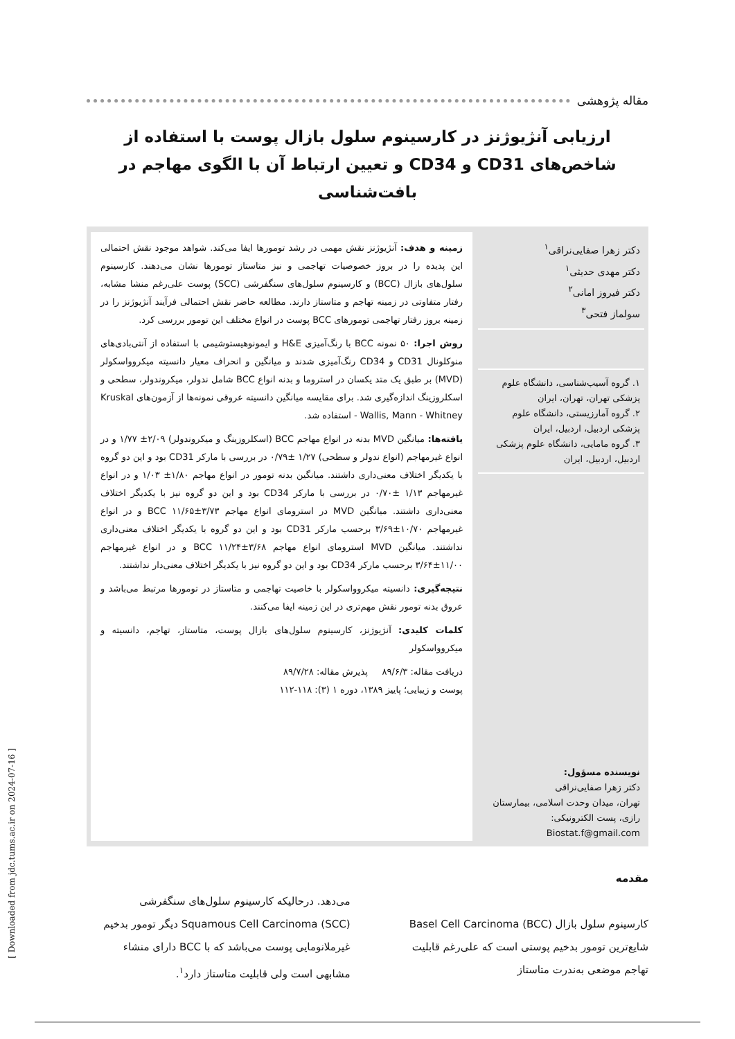[ Downloaded from jdc.tums.ac.ir on 2024-07-16 ]
مقاله پژوهشی
ارزیابی آنژیوژنز در کارسینوم سلول بازال پوست با استفاده از شاخص‌های CD31 و CD34 و تعیین ارتباط آن با الگوی مهاجم در بافت‌شناسی
دکتر زهرا صفایی‌نراقی<sup>۱</sup>
دکتر مهدی حدیثی<sup>۱</sup>
دکتر فیروز امانی<sup>۲</sup>
سولماز فتحی<sup>۳</sup>
۱. گروه آسیب‌شناسی، دانشگاه علوم پزشکی تهران، تهران، ایران
۲. گروه آمارزیستی، دانشگاه علوم پزشکی اردبیل، اردبیل، ایران
۳. گروه مامایی، دانشگاه علوم پزشکی اردبیل، اردبیل، ایران
نویسنده مسؤول:
دکتر زهرا صفایی‌نراقی
تهران، میدان وحدت اسلامی، بیمارستان رازی، پست الکترونیکی:
Biostat.f@gmail.com
زمینه و هدف: آنژیوژنز نقش مهمی در رشد تومورها ایفا می‌کند. شواهد موجود نقش احتمالی این پدیده را در بروز خصوصیات تهاجمی و نیز متاستاز تومورها نشان می‌دهند. کارسینوم سلول‌های بازال (BCC) و کارسینوم سلول‌های سنگفرشی (SCC) پوست علی‌رغم منشا مشابه، رفتار متفاوتی در زمینه تهاجم و متاستاز دارند. مطالعه حاضر نقش احتمالی فرآیند آنژیوژنز را در زمینه بروز رفتار تهاجمی تومورهای BCC پوست در انواع مختلف این تومور بررسی کرد.
روش اجرا: ۵۰ نمونه BCC با رنگ‌آمیزی H&E و ایمونوهیستوشیمی با استفاده از آنتی‌بادی‌های منوکلونال CD31 و CD34 رنگ‌آمیزی شدند و میانگین و انحراف معیار دانسیته میکروواسکولر (MVD) بر طبق یک متد یکسان در استروما و بدنه انواع BCC شامل ندولر، میکروندولر، سطحی و اسکلروزینگ اندازه‌گیری شد. برای مقایسه میانگین دانسیته عروقی نمونه‌ها از آزمون‌های Kruskal - Wallis, Mann - Whitney استفاده شد.
یافته‌ها: میانگین MVD بدنه در انواع مهاجم BCC (اسکلروزینگ و میکروندولر) ۲/۰۹± ۱/۷۷ و در انواع غیرمهاجم (انواع ندولر و سطحی) ۱/۲۷ ±۰/۷۹ در بررسی با مارکر CD31 بود و این دو گروه با یکدیگر اختلاف معنی‌داری داشتند. میانگین بدنه تومور در انواع مهاجم ۱/۸۰± ۱/۰۳ و در انواع غیرمهاجم ۱/۱۳ ±۰/۷۰ در بررسی با مارکر CD34 بود و این دو گروه نیز با یکدیگر اختلاف معنی‌داری داشتند. میانگین MVD در استرومای انواع مهاجم BCC ۱۱/۶۵±۳/۷۳ و در انواع غیرمهاجم ۱۰/۷۰±۳/۶۹ برحسب مارکر CD31 بود و این دو گروه با یکدیگر اختلاف معنی‌داری نداشتند. میانگین MVD استرومای انواع مهاجم BCC ۱۱/۲۴±۳/۶۸ و در انواع غیرمهاجم ۱۱/۰۰±۳/۶۴ برحسب مارکر CD34 بود و این دو گروه نیز با یکدیگر اختلاف معنی‌دار نداشتند.
نتیجه‌گیری: دانسیته میکروواسکولر با خاصیت تهاجمی و متاستاز در تومورها مرتبط می‌باشد و عروق بدنه تومور نقش مهم‌تری در این زمینه ایفا می‌کنند.
کلمات کلیدی: آنژیوژنز، کارسینوم سلول‌های بازال پوست، متاستاز، تهاجم، دانسیته و میکروواسکولر
دریافت مقاله: ۸۹/۶/۳ پذیرش مقاله: ۸۹/۷/۲۸
پوست و زیبایی؛ پاییز ۱۳۸۹، دوره ۱ (۳): ۱۱۸-۱۱۲
مقدمه
کارسینوم سلول بازال Basel Cell Carcinoma (BCC) شایع‌ترین تومور بدخیم پوستی است که علی‌رغم قابلیت تهاجم موضعی به‌ندرت متاستاز
می‌دهد. درحالیکه کارسینوم سلول‌های سنگفرشی Squamous Cell Carcinoma (SCC) دیگر تومور بدخیم غیرملانومایی پوست می‌باشد که با BCC دارای منشاء مشابهی است ولی قابلیت متاستاز دارد<sup>۱</sup>.